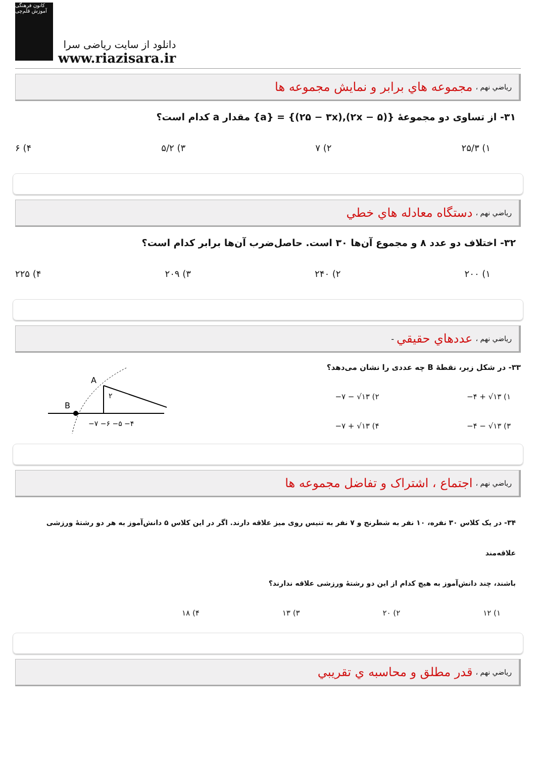کانون فرهنگی آموزش قلم‌چی
دانلود از سایت ریاضی سرا
www.riazisara.ir
رياضي نهم ، مجموعه هاي برابر و نمايش مجموعه ها
۳۱- از تساوی دو مجموعهٔ {(۲x − ۵),(۲۵ − ۳x)} = {a} مقدار a کدام است؟
۱) ۲۵/۳ ۲) ۷ ۳) ۵/۲ ۴) ۶
رياضي نهم ، دستگاه معادله هاي خطي
۳۲- اختلاف دو عدد ۸ و مجموع آن‌ها ۳۰ است. حاصل‌ضرب آن‌ها برابر کدام است؟
۱) ۲۰۰ ۲) ۲۴۰ ۳) ۲۰۹ ۴) ۲۲۵
رياضي نهم ، عددهاي حقيقي -
۳۳- در شکل زیر، نقطهٔ B چه عددی را نشان می‌دهد؟
−۷ − √۱۳ (۲
−۴ + √۱۳ (۱
−۷ + √۱۳ (۴
−۴ − √۱۳ (۳
A
B
۲
−۷ −۶ −۵ −۴
رياضي نهم ، اجتماع ، اشتراک و تفاضل مجموعه ها
۳۴- در یک کلاس ۳۰ نفره، ۱۰ نفر به شطرنج و ۷ نفر به تنیس روی میز علاقه دارند. اگر در این کلاس ۵ دانش‌آموز به هر دو رشتهٔ ورزشی علاقه‌مند
باشند، چند دانش‌آموز به هیچ کدام از این دو رشتهٔ ورزشی علاقه ندارند؟
۱) ۱۲ ۲) ۲۰ ۳) ۱۳ ۴) ۱۸
رياضي نهم ، قدر مطلق و محاسبه ي تقريبي